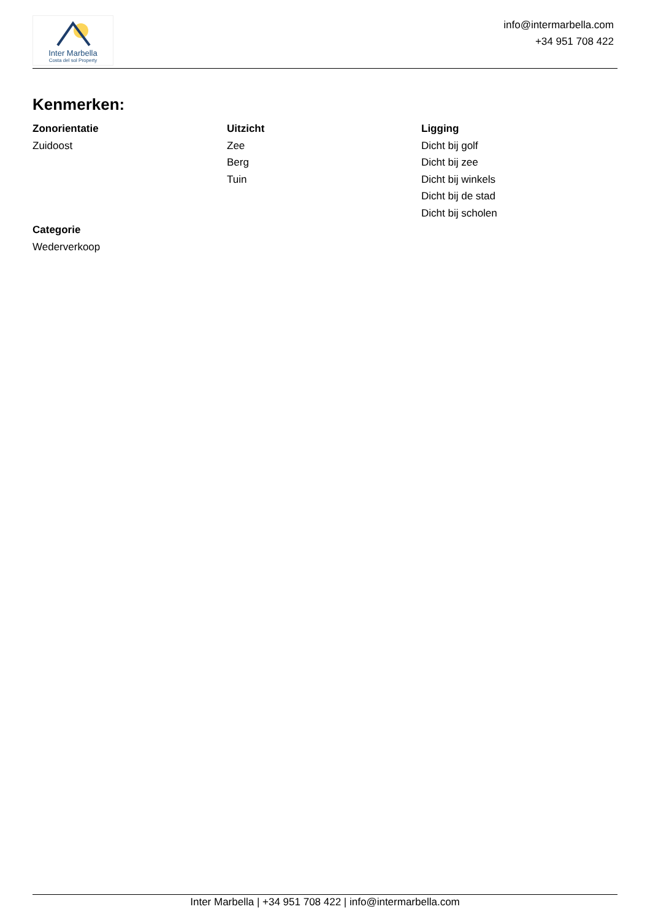Inter Marbella
Costa del sol Property
info@intermarbella.com
+34 951 708 422
Kenmerken:
Zonorientatie
Zuidoost
Uitzicht
Zee
Berg
Tuin
Ligging
Dicht bij golf
Dicht bij zee
Dicht bij winkels
Dicht bij de stad
Dicht bij scholen
Categorie
Wederverkoop
Inter Marbella | +34 951 708 422 | info@intermarbella.com